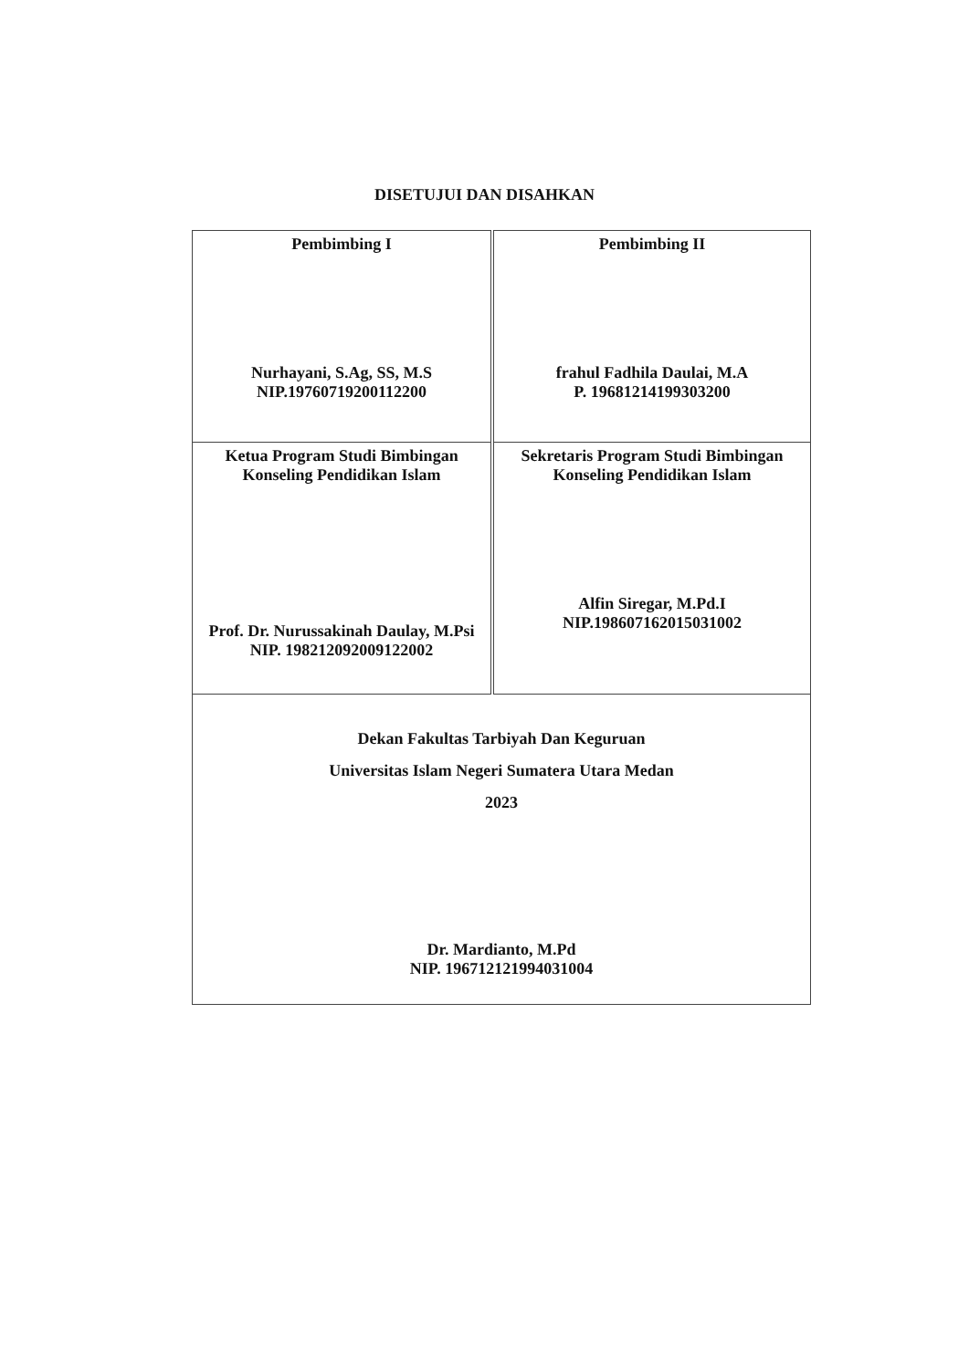DISETUJUI DAN DISAHKAN
| Pembimbing I Nurhayani, S.Ag, SS, M.S NIP.19760719200112200 | Pembimbing II frahul Fadhila Daulai, M.A P. 19681214199303200 |
| Ketua Program Studi Bimbingan Konseling Pendidikan Islam Prof. Dr. Nurussakinah Daulay, M.Psi NIP. 198212092009122002 | Sekretaris Program Studi Bimbingan Konseling Pendidikan Islam Alfin Siregar, M.Pd.I NIP.198607162015031002 |
| Dekan Fakultas Tarbiyah Dan Keguruan Universitas Islam Negeri Sumatera Utara Medan 2023 Dr. Mardianto, M.Pd NIP. 196712121994031004 | |